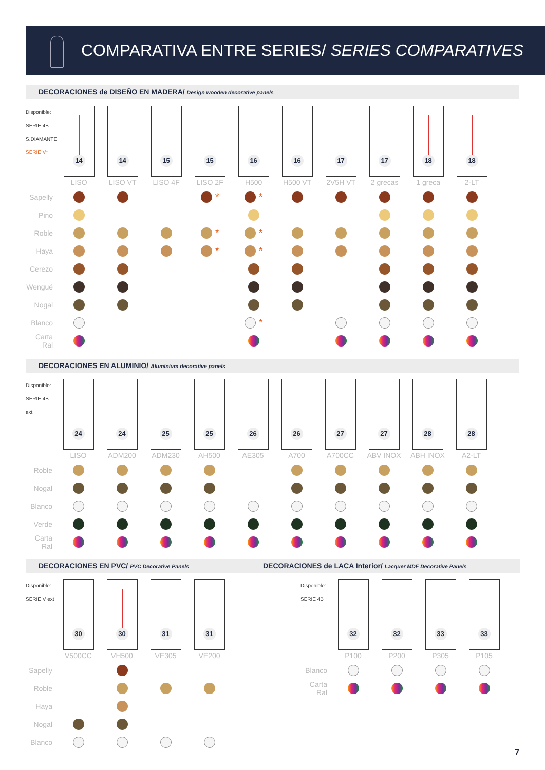COMPARATIVA ENTRE SERIES/ SERIES COMPARATIVES
DECORACIONES de DISEÑO EN MADERA/ Design wooden decorative panels
| Disponible: SERIE 4B S.DIAMANTE SERIE V* | 14 | 14 | 15 | 15 | 16 | 16 | 17 | 17 | 18 | 18 |
| | LISO | LISO VT | LISO 4F | LISO 2F | H500 | H500 VT | 2V5H VT | 2 grecas | 1 greca | 2-LT |
| Sapelly | | | | * | * | | | | | |
| Pino | | | | | | | | | | |
| Roble | | | | * | * | | | | | |
| Haya | | | | * | * | | | | | |
| Cerezo | | | | | | | | | | |
| Wengué | | | | | | | | | | |
| Nogal | | | | | | | | | | |
| Blanco | | | | | * | | | | | |
| Carta Ral | | | | | | | | | | |
DECORACIONES EN ALUMINIO/ Aluminium decorative panels
| Disponible: SERIE 4B ext | 24 | 24 | 25 | 25 | 26 | 26 | 27 | 27 | 28 | 28 |
| | LISO | ADM200 | ADM230 | AH500 | AE305 | A700 | A700CC | ABV INOX | ABH INOX | A2-LT |
| Roble | | | | | | | | | | |
| Nogal | | | | | | | | | | |
| Blanco | | | | | | | | | | |
| Verde | | | | | | | | | | |
| Carta Ral | | | | | | | | | | |
DECORACIONES EN PVC/ PVC Decorative Panels
DECORACIONES de LACA Interior/ Lacquer MDF Decorative Panels
| Disponible: SERIE V ext | 30 | 30 | 31 | 31 |
| | V500CC | VH500 | VE305 | VE200 |
| Sapelly | | | | |
| Roble | | | | |
| Haya | | | | |
| Nogal | | | | |
| Blanco | | | | |
| Disponible: SERIE 4B | 32 | 32 | 33 | 33 |
| | P100 | P200 | P305 | P105 |
| Blanco | | | | |
| Carta Ral | | | | |
7